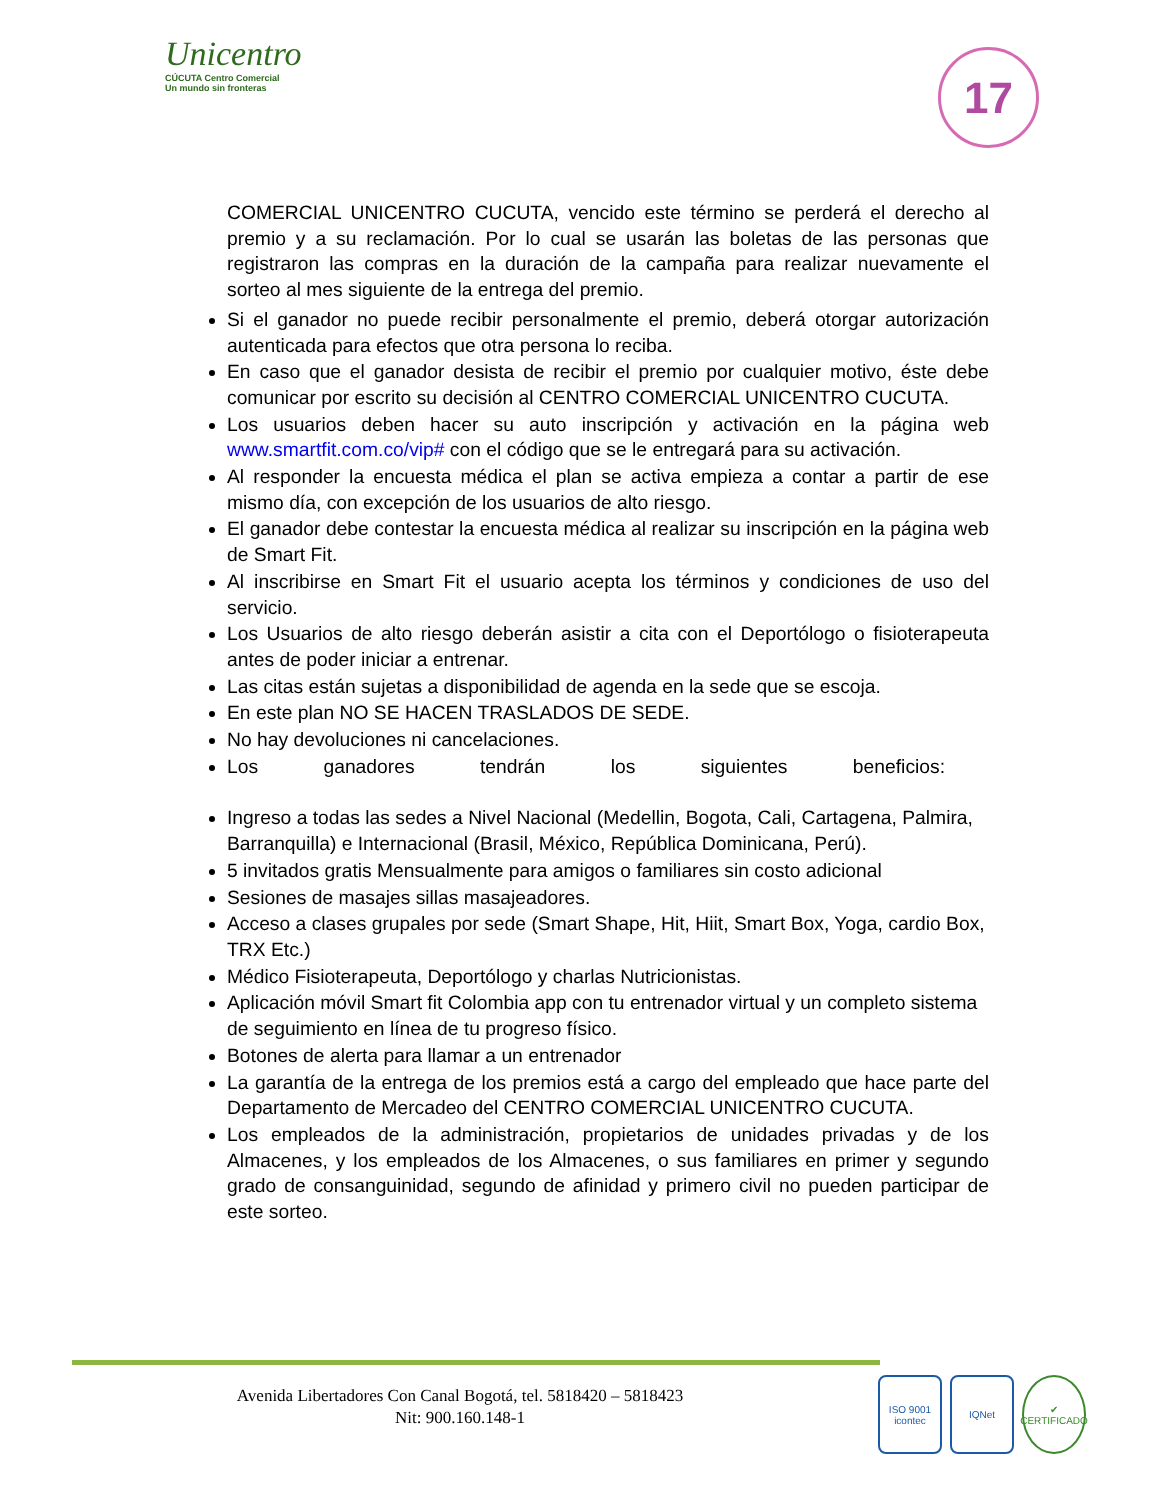Unicentro
CÚCUTA Centro Comercial
Un mundo sin fronteras
17
COMERCIAL UNICENTRO CUCUTA, vencido este término se perderá el derecho al premio y a su reclamación. Por lo cual se usarán las boletas de las personas que registraron las compras en la duración de la campaña para realizar nuevamente el sorteo al mes siguiente de la entrega del premio.
Si el ganador no puede recibir personalmente el premio, deberá otorgar autorización autenticada para efectos que otra persona lo reciba.
En caso que el ganador desista de recibir el premio por cualquier motivo, éste debe comunicar por escrito su decisión al CENTRO COMERCIAL UNICENTRO CUCUTA.
Los usuarios deben hacer su auto inscripción y activación en la página web www.smartfit.com.co/vip# con el código que se le entregará para su activación.
Al responder la encuesta médica el plan se activa empieza a contar a partir de ese mismo día, con excepción de los usuarios de alto riesgo.
El ganador debe contestar la encuesta médica al realizar su inscripción en la página web de Smart Fit.
Al inscribirse en Smart Fit el usuario acepta los términos y condiciones de uso del servicio.
Los Usuarios de alto riesgo deberán asistir a cita con el Deportólogo o fisioterapeuta antes de poder iniciar a entrenar.
Las citas están sujetas a disponibilidad de agenda en la sede que se escoja.
En este plan NO SE HACEN TRASLADOS DE SEDE.
No hay devoluciones ni cancelaciones.
Los ganadores tendrán los siguientes beneficios:
Ingreso a todas las sedes a Nivel Nacional (Medellin, Bogota, Cali, Cartagena, Palmira, Barranquilla) e Internacional (Brasil, México, República Dominicana, Perú).
5 invitados gratis Mensualmente para amigos o familiares sin costo adicional
Sesiones de masajes sillas masajeadores.
Acceso a clases grupales por sede (Smart Shape, Hit, Hiit, Smart Box, Yoga, cardio Box, TRX Etc.)
Médico Fisioterapeuta, Deportólogo y charlas Nutricionistas.
Aplicación móvil Smart fit Colombia app con tu entrenador virtual y un completo sistema de seguimiento en línea de tu progreso físico.
Botones de alerta para llamar a un entrenador
La garantía de la entrega de los premios está a cargo del empleado que hace parte del Departamento de Mercadeo del CENTRO COMERCIAL UNICENTRO CUCUTA.
Los empleados de la administración, propietarios de unidades privadas y de los Almacenes, y los empleados de los Almacenes, o sus familiares en primer y segundo grado de consanguinidad, segundo de afinidad y primero civil no pueden participar de este sorteo.
Avenida Libertadores Con Canal Bogotá, tel. 5818420 – 5818423
Nit: 900.160.148-1
ISO 9001
icontec
IQNet ✔
CERTIFICADO